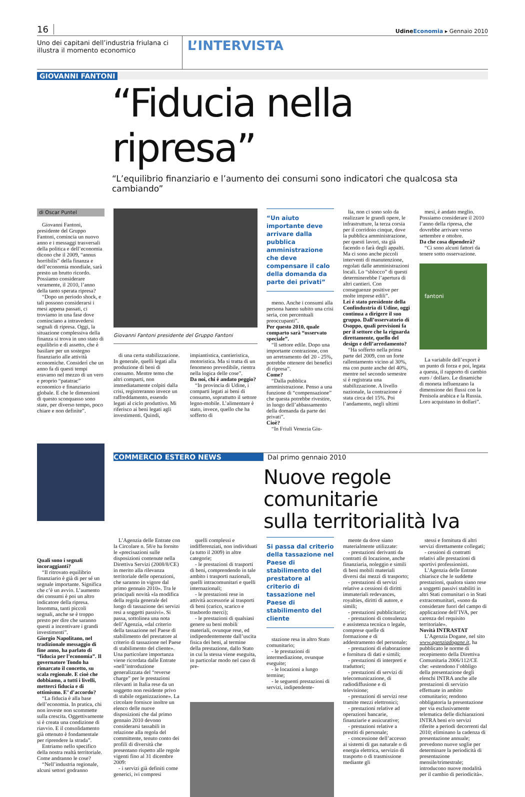16 Udine Economia ▸ Gennaio 2010
Uno dei capitani dell’industria friulana ci illustra il momento economico
L’INTERVISTA
GIOVANNI FANTONI
“Fiducia nella ripresa”
“L’equilibrio finanziario e l’aumento dei consumi sono indicatori che qualcosa sta cambiando”
di Oscar Puntel
Giovanni Fantoni, presidente del Gruppo Fantoni, comincia un nuovo anno e i messaggi trasversali della politica e dell’economia dicono che il 2009, “annus horribilis” della finanza e dell’economia mondiale, sarà presto un brutto ricordo. Possiamo considerare veramente, il 2010, l’anno della tanto sperata ripresa?
“Dopo un periodo shock, e tali possono considerarsi i mesi appena passati, ci troviamo in una fase dove cominciano a intravedersi segnali di ripresa. Oggi, la situazione complessiva della finanza si trova in uno stato di equilibrio e di assetto, che è basilare per un sostegno finanziario alle attività economiche. Considerì che un anno fa di questi tempi eravamo nel mezzo di un vero e proprio “patatrac” economico e finanziario globale. E che le dimensioni di questo sconquasso sono state, per diverso tempo, poco chiare e non definite”.
Giovanni Fantoni presidente del Gruppo Fantoni
di una certa stabilizzazione. In generale, quelli legati alla produzione di beni di consumo. Mentre temo che altri comparti, non immediatamente colpiti dalla crisi, registreranno invece un raffreddamento, essendo legati al ciclo produttivo. Mi riferisco ai beni legati agli investimenti. Quindi, impiantistica, cantieristica, motoristica. Ma si tratta di un fenomeno prevedibile, rientra nella logica delle cose”.
Da noi, chi è andato peggio?
“In provincia di Udine, i comparti legati ai beni di consumo, soprattutto il settore legno-mobile. L’alimentare è stato, invece, quello che ha sofferto di
“Un aiuto importante deve arrivare dalla pubblica amministrazione che deve compensare il calo della domanda da parte dei privati”
meno. Anche i consumi alla persona hanno subito una crisi seria, con percentuali preoccupanti”.
Per questo 2010, quale comparto sarà “osservato speciale”.
“Il settore edile. Dopo una importante contrazione, con un arretramento del 20 - 25%, potrebbe ottenere dei benefici di ripresa”.
Come?
“Dalla pubblica amministrazione. Penso a una funzione di “compensazione” che questa potrebbe rivestire, in luogo dell’abbassamento della domanda da parte dei privati”.
Cioè?
“In Friuli Venezia Giu-
lia, non ci sono solo da realizzare le grandi opere, le infrastrutture, la terza corsia per il corridoio cinque, dove la pubblica amministrazione, per questi lavori, sta già facendo o farà degli appalti. Ma ci sono anche piccoli interventi di manutenzione, regolati dalle amministrazioni locali. Lo “sblocco” di questi determinerebbe l’apertura di altri cantieri. Con conseguenze positive per molte imprese edili”.
Lei è stato presidente della Confindustria di Udine, oggi continua a dirigere il suo gruppo. Dall’osservatorio di Osoppo, quali previsioni fa per il settore che la riguarda direttamente, quello del design e dell’arredamento?
“Ha sofferto nella prima parte del 2009, con un forte rallentamento vicino al 30%, ma con punte anche del 40%, mentre nel secondo semestre si è registrata una stabilizzazione. A livello nazionale, la contrazione è stata circa del 15%. Poi l’andamento, negli ultimi
mesi, è andato meglio. Possiamo considerare il 2010 l’anno della ripresa, che dovrebbe arrivare verso settembre e ottobre.
Da che cosa dipenderà?
“Ci sono alcuni fattori da tenere sotto osservazione.
fantoni
La variabile dell’export è un punto di forza e poi, legata a questa, il rapporto di cambio euro / dollaro. Le dinamiche di moneta influenzano la dimensione dei flussi con la Penisola arabica e la Russia. Loro acquistano in dollari”.
COMMERCIO ESTERO NEWS Dal primo gennaio 2010
Nuove regole comunitarie
sulla territorialità Iva
Quali sono i segnali incoraggianti?
“Il ritrovato equilibrio finanziario è già di per sé un segnale importante. Significa che c’è un avvio. L’aumento dei consumi è poi un altro indicatore della ripresa. Insomma, tanti piccoli segnali, anche se è troppo presto per dire che saranno questi a incentivare i grandi investimenti”.
Giorgio Napolitano, nel tradizionale messaggio di fine anno, ha parlato di “fiducia per l’economia”. Il governatore Tondo ha rimarcato il concetto, su scala regionale. E cioè che dobbiamo, a tutti i livelli, metterci fiducia e di ottimismo. E’ d’accordo?
“La fiducia è alla base dell’economia. In pratica, chi non investe non scommette sulla crescita. Oggettivamente si è creata una condizione di riavvio. E il consolidamento già ottenuto è fondamentale per riprendere la strada”.
Entriamo nello specifico della nostra realtà territoriale. Come andranno le cose?
“Nell’industria regionale, alcuni settori godranno
L’Agenzia delle Entrate con la Circolare n. 58/e ha fornito le «precisazioni sulle disposizioni contenute nella Direttiva Servizi (2008/8/CE) in merito alla rilevanza territoriale delle operazioni, che saranno in vigore dal primo gennaio 2010». Tra le principali novità «la modifica della regola generale del luogo di tassazione dei servizi resi a soggetti passivi». Si passa, sottolinea una nota dell’Agenzia, «dal criterio della tassazione nel Paese di stabilimento del prestatore al criterio di tassazione nel Paese di stabilimento del cliente». Una particolare importanza viene ricordata dalle Entrate «nell’introduzione generalizzata del “reverse charge” per le prestazioni rilevanti in Italia rese da un soggetto non residente privo di stabile organizzazione». La circolare fornisce inoltre un elenco delle nuove disposizioni che dal primo gennaio 2010 devono considerarsi tassabili in relazione alla regola del committente, tenuto conto dei profili di diversità che presentano rispetto alle regole vigenti fino al 31 dicembre 2009:
- i servizi già definiti come generici, ivi compresi
quelli complessi e indifferenziati, non individuati (a tutto il 2009) in altre categorie;
- le prestazioni di trasporti di beni, comprendendo in tale ambito i trasporti nazionali, quelli intracomunitari e quelli internazionali;
- le prestazioni rese in attività accessorie ai trasporti di beni (carico, scarico e trasbordo merci);
- le prestazioni di qualsiasi genere su beni mobili materiali, ovunque rese, ed indipendentemente dall’uscita fisica dei beni, al termine della prestazione, dallo Stato in cui la stessa viene eseguita, in particolar modo nel caso di pre-
Si passa dal criterio della tassazione nel Paese di stabilimento del prestatore al criterio di tassazione nel Paese di stabilimento del cliente
stazione resa in altro Stato comunitario;
- le prestazioni di intermediazione, ovunque eseguite;
- le locazioni a lungo termine;
- le seguenti prestazioni di servizi, indipendente-
mente da dove siano materialmente utilizzate:
- prestazioni derivanti da contratti di locazione, anche finanziaria, noleggio e simili di beni mobili materiali diversi dai mezzi di trasporto;
- prestazioni di servizi relative a cessioni di diritti immateriali redevances, royalties, diritti di autore, e simili;
- prestazioni pubblicitarie;
- prestazioni di consulenza e assistenza tecnica o legale, comprese quelle di formazione e di addestramento del personale;
- prestazioni di elaborazione e fornitura di dati e simili;
- prestazioni di interpreti e traduttori;
- prestazioni di servizi di telecomunicazione, di radiodiffusione e di televisione;
- prestazioni di servizi rese tramite mezzi elettronici;
- prestazioni relative ad operazioni bancarie, finanziarie e assicurative;
- prestazioni relative a prestiti di personale;
- concessione dell’accesso ai sistemi di gas naturale o di energia elettrica, servizio di trasporto o di trasmissione mediante gli
stessi e fornitura di altri servizi direttamente collegati;
- cessioni di contratti relativi alle prestazioni di sportivi professionisti.
L’Agenzia delle Entrate chiarisce che le suddette prestazioni, qualora siano rese a soggetti passivi stabiliti in altri Stati comunitari o in Stati extracomunitari, «sono da considerare fuori del campo di applicazione dell’IVA, per carenza del requisito territoriale».
Novità INTRASTAT
L’Agenzia Dogane, nel sito www.agenziadogane.it, ha pubblicato le norme di recepimento della Direttiva Comunitaria 2006/112/CE che: «estendono l’obbligo della presentazione degli elenchi INTRA anche alle prestazioni di servizio effettuate in ambito comunitario; rendono obbligatoria la presentazione per via esclusivamente telematica delle dichiarazioni INTRA beni e/o servizi riferite a periodi decorrenti dal 2010; eliminano la cadenza di presentazione annuale; prevedono nuove soglie per determinare la periodicità di presentazione mensile/trimestrale; introducono nuove modalità per il cambio di periodicità».